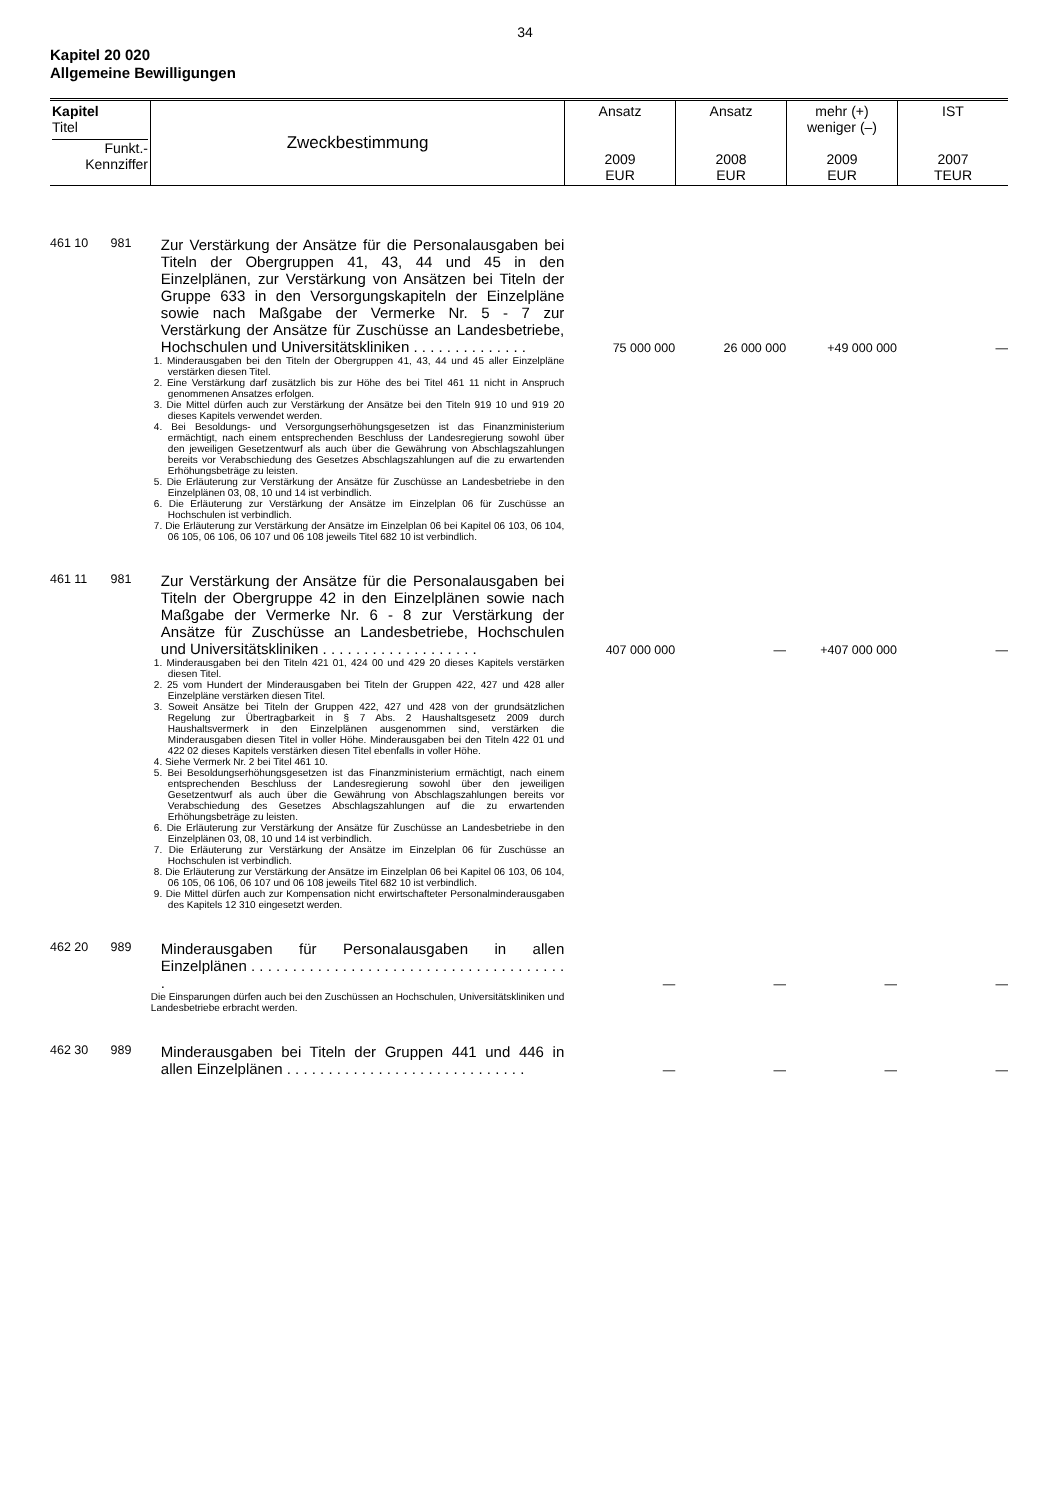34
Kapitel 20 020
Allgemeine Bewilligungen
| Kapitel Titel Funkt.- Kennziffer | Zweckbestimmung | Ansatz 2009 EUR | Ansatz 2008 EUR | mehr (+) weniger (–) 2009 EUR | IST 2007 TEUR |
| 461 10 | 981 | Zur Verstärkung der Ansätze für die Personalausgaben bei Titeln der Obergruppen 41, 43, 44 und 45 in den Einzelplänen, zur Verstärkung von Ansätzen bei Titeln der Gruppe 633 in den Versorgungskapiteln der Einzelpläne sowie nach Maßgabe der Vermerke Nr. 5 - 7 zur Verstärkung der Ansätze für Zuschüsse an Landesbetriebe, Hochschulen und Universitätskliniken . . . . . . . . . . . . . . | 75 000 000 | 26 000 000 | +49 000 000 | — |
| | | 1. Minderausgaben bei den Titeln der Obergruppen 41, 43, 44 und 45 aller Einzelpläne verstärken diesen Titel. 2. Eine Verstärkung darf zusätzlich bis zur Höhe des bei Titel 461 11 nicht in Anspruch genommenen Ansatzes erfolgen. 3. Die Mittel dürfen auch zur Verstärkung der Ansätze bei den Titeln 919 10 und 919 20 dieses Kapitels verwendet werden. 4. Bei Besoldungs- und Versorgungserhöhungsgesetzen ist das Finanzministerium ermächtigt, nach einem entsprechenden Beschluss der Landesregierung sowohl über den jeweiligen Gesetzentwurf als auch über die Gewährung von Abschlagszahlungen bereits vor Verabschiedung des Gesetzes Abschlagszahlungen auf die zu erwartenden Erhöhungsbeträge zu leisten. 5. Die Erläuterung zur Verstärkung der Ansätze für Zuschüsse an Landesbetriebe in den Einzelplänen 03, 08, 10 und 14 ist verbindlich. 6. Die Erläuterung zur Verstärkung der Ansätze im Einzelplan 06 für Zuschüsse an Hochschulen ist verbindlich. 7. Die Erläuterung zur Verstärkung der Ansätze im Einzelplan 06 bei Kapitel 06 103, 06 104, 06 105, 06 106, 06 107 und 06 108 jeweils Titel 682 10 ist verbindlich. | | | | |
| 461 11 | 981 | Zur Verstärkung der Ansätze für die Personalausgaben bei Titeln der Obergruppe 42 in den Einzelplänen sowie nach Maßgabe der Vermerke Nr. 6 - 8 zur Verstärkung der Ansätze für Zuschüsse an Landesbetriebe, Hochschulen und Universitätskliniken . . . . . . . . . . . . . . . . . . . | 407 000 000 | — | +407 000 000 | — |
| | | 1. Minderausgaben bei den Titeln 421 01, 424 00 und 429 20 dieses Kapitels verstärken diesen Titel. 2. 25 vom Hundert der Minderausgaben bei Titeln der Gruppen 422, 427 und 428 aller Einzelpläne verstärken diesen Titel. 3. Soweit Ansätze bei Titeln der Gruppen 422, 427 und 428 von der grundsätzlichen Regelung zur Übertragbarkeit in § 7 Abs. 2 Haushaltsgesetz 2009 durch Haushaltsvermerk in den Einzelplänen ausgenommen sind, verstärken die Minderausgaben diesen Titel in voller Höhe. Minderausgaben bei den Titeln 422 01 und 422 02 dieses Kapitels verstärken diesen Titel ebenfalls in voller Höhe. 4. Siehe Vermerk Nr. 2 bei Titel 461 10. 5. Bei Besoldungserhöhungsgesetzen ist das Finanzministerium ermächtigt, nach einem entsprechenden Beschluss der Landesregierung sowohl über den jeweiligen Gesetzentwurf als auch über die Gewährung von Abschlagszahlungen bereits vor Verabschiedung des Gesetzes Abschlagszahlungen auf die zu erwartenden Erhöhungsbeträge zu leisten. 6. Die Erläuterung zur Verstärkung der Ansätze für Zuschüsse an Landesbetriebe in den Einzelplänen 03, 08, 10 und 14 ist verbindlich. 7. Die Erläuterung zur Verstärkung der Ansätze im Einzelplan 06 für Zuschüsse an Hochschulen ist verbindlich. 8. Die Erläuterung zur Verstärkung der Ansätze im Einzelplan 06 bei Kapitel 06 103, 06 104, 06 105, 06 106, 06 107 und 06 108 jeweils Titel 682 10 ist verbindlich. 9. Die Mittel dürfen auch zur Kompensation nicht erwirtschafteter Personalminderausgaben des Kapitels 12 310 eingesetzt werden. | | | | |
| 462 20 | 989 | Minderausgaben für Personalausgaben in allen Einzelplänen . . . . . . . . . . . . . . . . . . . . . . . . . . . . . . . . . . . . . . . | — | — | — | — |
| | | Die Einsparungen dürfen auch bei den Zuschüssen an Hochschulen, Universitätskliniken und Landesbetriebe erbracht werden. | | | | |
| 462 30 | 989 | Minderausgaben bei Titeln der Gruppen 441 und 446 in allen Einzelplänen . . . . . . . . . . . . . . . . . . . . . . . . . . . . . | — | — | — | — |